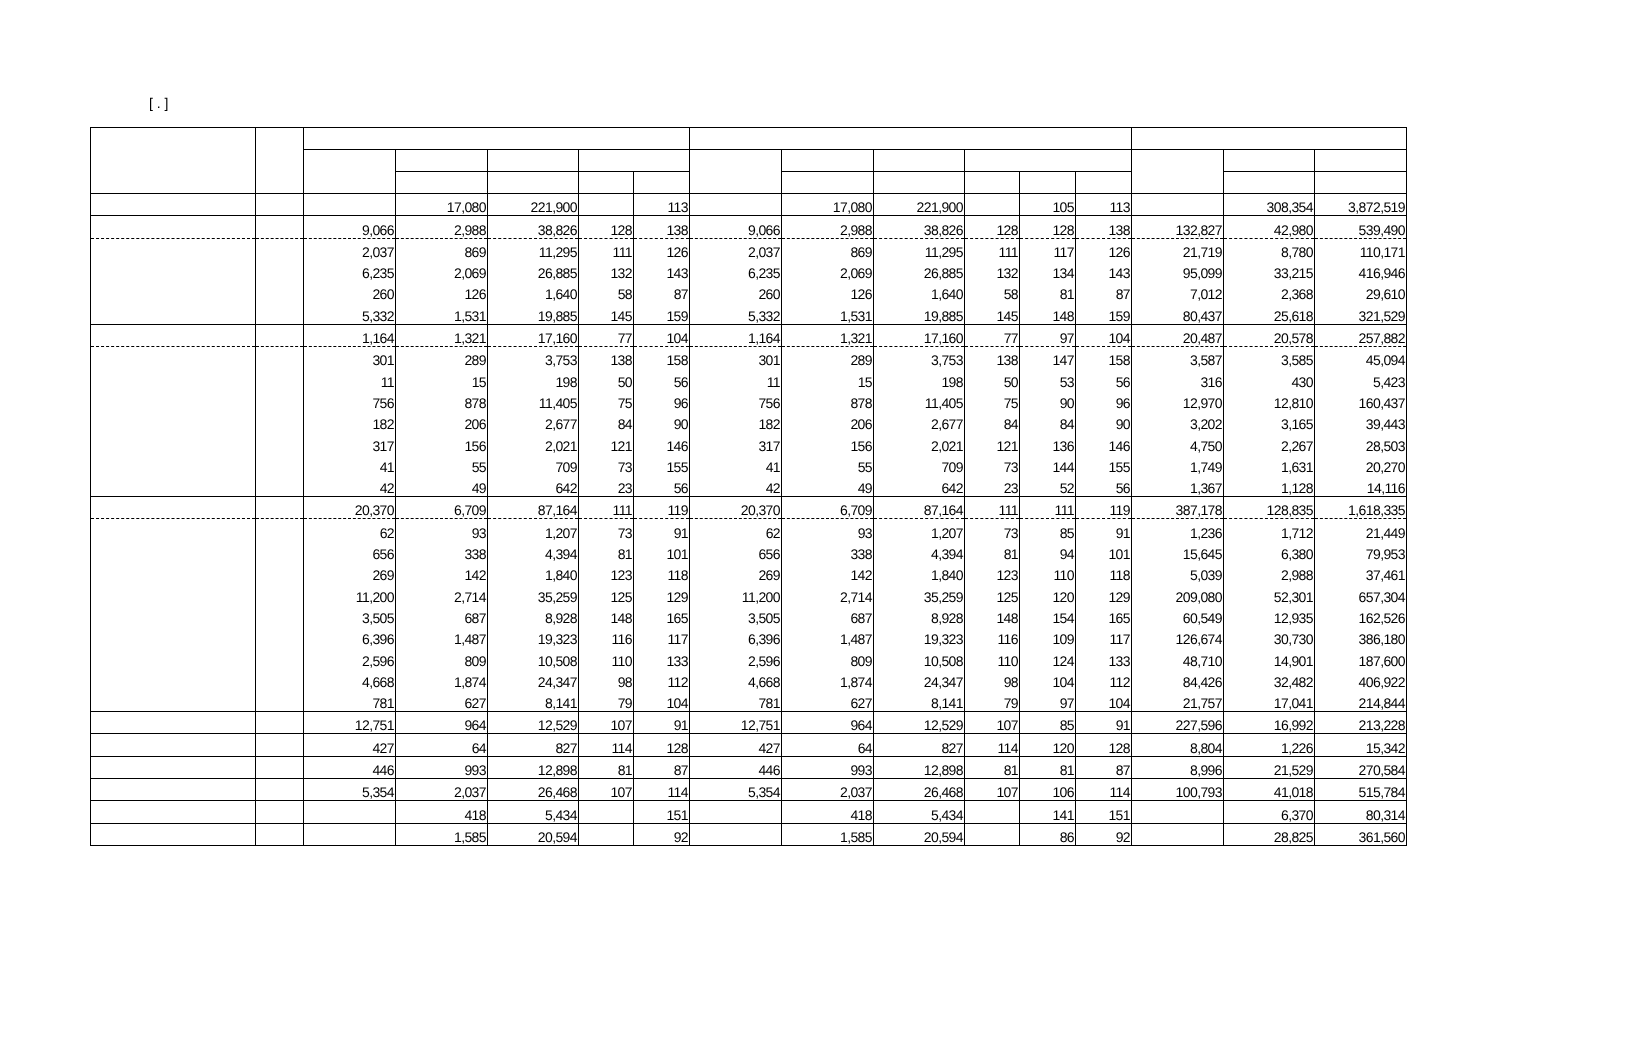[ . ]
| | | | 17,080 | 221,900 | | 113 | | 17,080 | 221,900 | | 105 | 113 | | 308,354 | 3,872,519 |
| | | 9,066 | 2,988 | 38,826 | 128 | 138 | 9,066 | 2,988 | 38,826 | 128 | 128 | 138 | 132,827 | 42,980 | 539,490 |
| | | 2,037 | 869 | 11,295 | 111 | 126 | 2,037 | 869 | 11,295 | 111 | 117 | 126 | 21,719 | 8,780 | 110,171 |
| | | 6,235 | 2,069 | 26,885 | 132 | 143 | 6,235 | 2,069 | 26,885 | 132 | 134 | 143 | 95,099 | 33,215 | 416,946 |
| | | 260 | 126 | 1,640 | 58 | 87 | 260 | 126 | 1,640 | 58 | 81 | 87 | 7,012 | 2,368 | 29,610 |
| | | 5,332 | 1,531 | 19,885 | 145 | 159 | 5,332 | 1,531 | 19,885 | 145 | 148 | 159 | 80,437 | 25,618 | 321,529 |
| | | 1,164 | 1,321 | 17,160 | 77 | 104 | 1,164 | 1,321 | 17,160 | 77 | 97 | 104 | 20,487 | 20,578 | 257,882 |
| | | 301 | 289 | 3,753 | 138 | 158 | 301 | 289 | 3,753 | 138 | 147 | 158 | 3,587 | 3,585 | 45,094 |
| | | 11 | 15 | 198 | 50 | 56 | 11 | 15 | 198 | 50 | 53 | 56 | 316 | 430 | 5,423 |
| | | 756 | 878 | 11,405 | 75 | 96 | 756 | 878 | 11,405 | 75 | 90 | 96 | 12,970 | 12,810 | 160,437 |
| | | 182 | 206 | 2,677 | 84 | 90 | 182 | 206 | 2,677 | 84 | 84 | 90 | 3,202 | 3,165 | 39,443 |
| | | 317 | 156 | 2,021 | 121 | 146 | 317 | 156 | 2,021 | 121 | 136 | 146 | 4,750 | 2,267 | 28,503 |
| | | 41 | 55 | 709 | 73 | 155 | 41 | 55 | 709 | 73 | 144 | 155 | 1,749 | 1,631 | 20,270 |
| | | 42 | 49 | 642 | 23 | 56 | 42 | 49 | 642 | 23 | 52 | 56 | 1,367 | 1,128 | 14,116 |
| | | 20,370 | 6,709 | 87,164 | 111 | 119 | 20,370 | 6,709 | 87,164 | 111 | 111 | 119 | 387,178 | 128,835 | 1,618,335 |
| | | 62 | 93 | 1,207 | 73 | 91 | 62 | 93 | 1,207 | 73 | 85 | 91 | 1,236 | 1,712 | 21,449 |
| | | 656 | 338 | 4,394 | 81 | 101 | 656 | 338 | 4,394 | 81 | 94 | 101 | 15,645 | 6,380 | 79,953 |
| | | 269 | 142 | 1,840 | 123 | 118 | 269 | 142 | 1,840 | 123 | 110 | 118 | 5,039 | 2,988 | 37,461 |
| | | 11,200 | 2,714 | 35,259 | 125 | 129 | 11,200 | 2,714 | 35,259 | 125 | 120 | 129 | 209,080 | 52,301 | 657,304 |
| | | 3,505 | 687 | 8,928 | 148 | 165 | 3,505 | 687 | 8,928 | 148 | 154 | 165 | 60,549 | 12,935 | 162,526 |
| | | 6,396 | 1,487 | 19,323 | 116 | 117 | 6,396 | 1,487 | 19,323 | 116 | 109 | 117 | 126,674 | 30,730 | 386,180 |
| | | 2,596 | 809 | 10,508 | 110 | 133 | 2,596 | 809 | 10,508 | 110 | 124 | 133 | 48,710 | 14,901 | 187,600 |
| | | 4,668 | 1,874 | 24,347 | 98 | 112 | 4,668 | 1,874 | 24,347 | 98 | 104 | 112 | 84,426 | 32,482 | 406,922 |
| | | 781 | 627 | 8,141 | 79 | 104 | 781 | 627 | 8,141 | 79 | 97 | 104 | 21,757 | 17,041 | 214,844 |
| | | 12,751 | 964 | 12,529 | 107 | 91 | 12,751 | 964 | 12,529 | 107 | 85 | 91 | 227,596 | 16,992 | 213,228 |
| | | 427 | 64 | 827 | 114 | 128 | 427 | 64 | 827 | 114 | 120 | 128 | 8,804 | 1,226 | 15,342 |
| | | 446 | 993 | 12,898 | 81 | 87 | 446 | 993 | 12,898 | 81 | 81 | 87 | 8,996 | 21,529 | 270,584 |
| | | 5,354 | 2,037 | 26,468 | 107 | 114 | 5,354 | 2,037 | 26,468 | 107 | 106 | 114 | 100,793 | 41,018 | 515,784 |
| | | | 418 | 5,434 | | 151 | | 418 | 5,434 | | 141 | 151 | | 6,370 | 80,314 |
| | | | 1,585 | 20,594 | | 92 | | 1,585 | 20,594 | | 86 | 92 | | 28,825 | 361,560 |